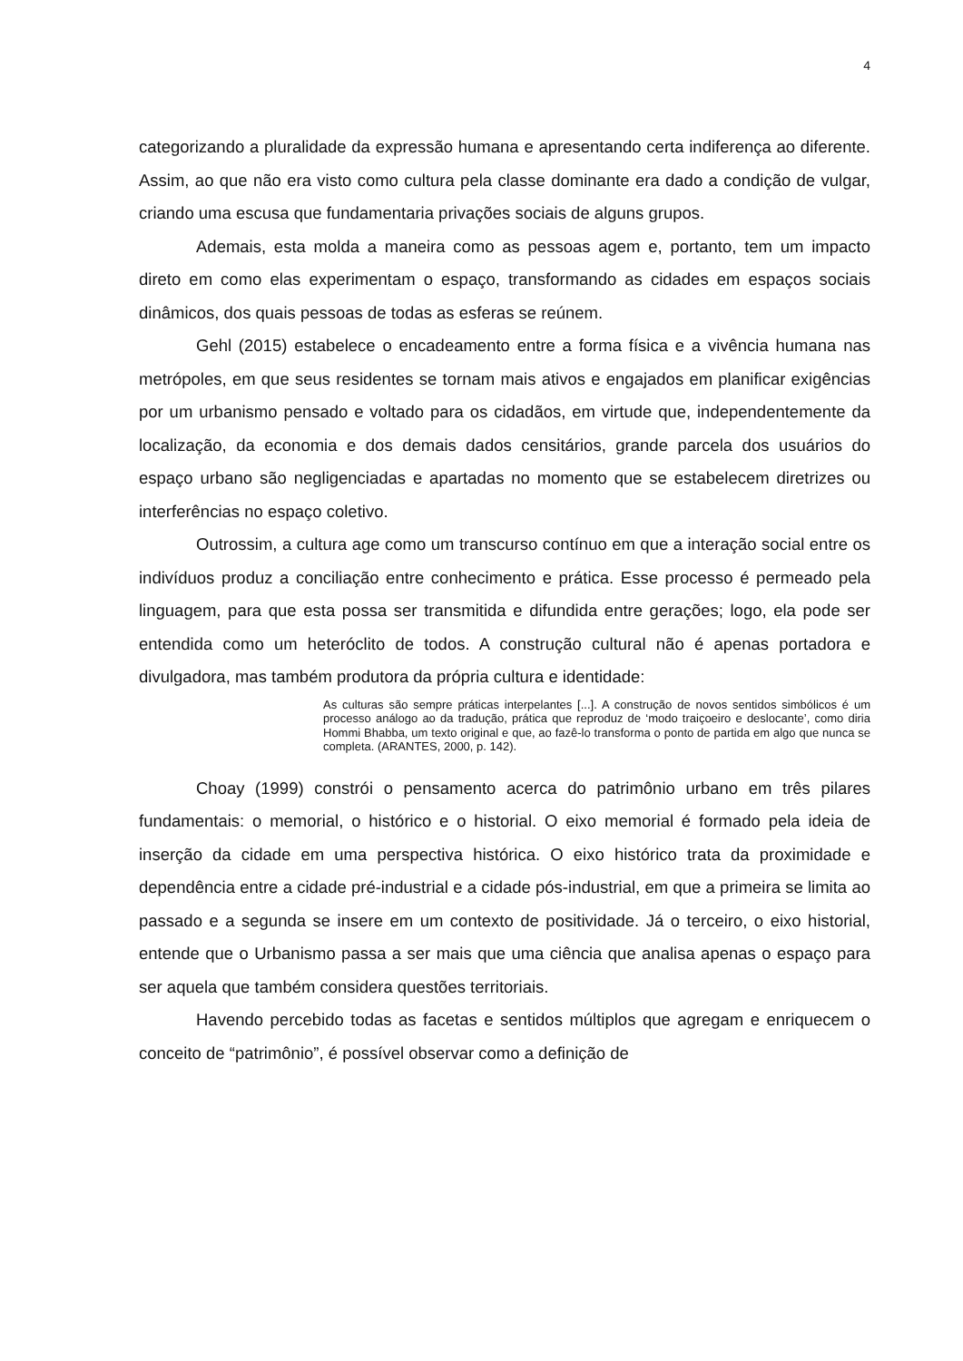4
categorizando a pluralidade da expressão humana e apresentando certa indiferença ao diferente. Assim, ao que não era visto como cultura pela classe dominante era dado a condição de vulgar, criando uma escusa que fundamentaria privações sociais de alguns grupos.
Ademais, esta molda a maneira como as pessoas agem e, portanto, tem um impacto direto em como elas experimentam o espaço, transformando as cidades em espaços sociais dinâmicos, dos quais pessoas de todas as esferas se reúnem.
Gehl (2015) estabelece o encadeamento entre a forma física e a vivência humana nas metrópoles, em que seus residentes se tornam mais ativos e engajados em planificar exigências por um urbanismo pensado e voltado para os cidadãos, em virtude que, independentemente da localização, da economia e dos demais dados censitários, grande parcela dos usuários do espaço urbano são negligenciadas e apartadas no momento que se estabelecem diretrizes ou interferências no espaço coletivo.
Outrossim, a cultura age como um transcurso contínuo em que a interação social entre os indivíduos produz a conciliação entre conhecimento e prática. Esse processo é permeado pela linguagem, para que esta possa ser transmitida e difundida entre gerações; logo, ela pode ser entendida como um heteróclito de todos. A construção cultural não é apenas portadora e divulgadora, mas também produtora da própria cultura e identidade:
As culturas são sempre práticas interpelantes [...]. A construção de novos sentidos simbólicos é um processo análogo ao da tradução, prática que reproduz de ‘modo traiçoeiro e deslocante’, como diria Hommi Bhabba, um texto original e que, ao fazê-lo transforma o ponto de partida em algo que nunca se completa. (ARANTES, 2000, p. 142).
Choay (1999) constrói o pensamento acerca do patrimônio urbano em três pilares fundamentais: o memorial, o histórico e o historial. O eixo memorial é formado pela ideia de inserção da cidade em uma perspectiva histórica. O eixo histórico trata da proximidade e dependência entre a cidade pré-industrial e a cidade pós-industrial, em que a primeira se limita ao passado e a segunda se insere em um contexto de positividade. Já o terceiro, o eixo historial, entende que o Urbanismo passa a ser mais que uma ciência que analisa apenas o espaço para ser aquela que também considera questões territoriais.
Havendo percebido todas as facetas e sentidos múltiplos que agregam e enriquecem o conceito de “patrimônio”, é possível observar como a definição de